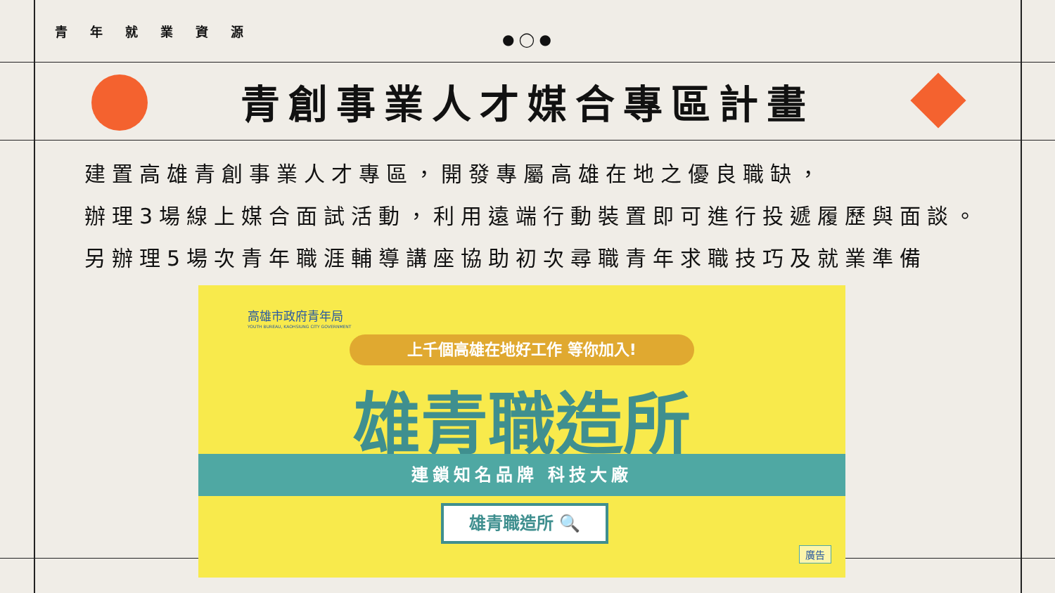● ◯ ●
青年就業資源
青創事業人才媒合專區計畫
建置高雄青創事業人才專區，開發專屬高雄在地之優良職缺，
辦理3場線上媒合面試活動，利用遠端行動裝置即可進行投遞履歷與面談。
另辦理5場次青年職涯輔導講座協助初次尋職青年求職技巧及就業準備
高雄市政府青年局
YOUTH BUREAU, KAOHSIUNG CITY GOVERNMENT
上千個高雄在地好工作 等你加入!
雄青職造所
連鎖知名品牌 科技大廠
雄青職造所 🔍
廣告